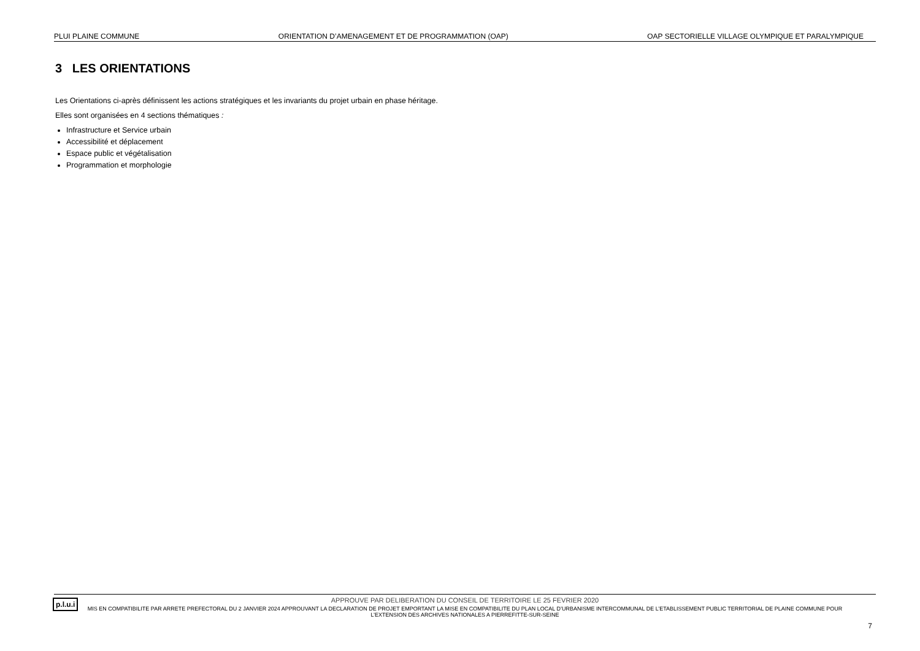PLUI PLAINE COMMUNE ORIENTATION D’AMENAGEMENT ET DE PROGRAMMATION (OAP) OAP SECTORIELLE VILLAGE OLYMPIQUE ET PARALYMPIQUE
3 LES ORIENTATIONS
Les Orientations ci-après définissent les actions stratégiques et les invariants du projet urbain en phase héritage.
Elles sont organisées en 4 sections thématiques :
Infrastructure et Service urbain
Accessibilité et déplacement
Espace public et végétalisation
Programmation et morphologie
p.l.u.i
APPROUVE PAR DELIBERATION DU CONSEIL DE TERRITOIRE LE 25 FEVRIER 2020
MIS EN COMPATIBILITE PAR ARRETE PREFECTORAL DU 2 JANVIER 2024 APPROUVANT LA DECLARATION DE PROJET EMPORTANT LA MISE EN COMPATIBILITE DU PLAN LOCAL D’URBANISME INTERCOMMUNAL DE L’ETABLISSEMENT PUBLIC TERRITORIAL DE PLAINE COMMUNE POUR
L’EXTENSION DES ARCHIVES NATIONALES A PIERREFITTE-SUR-SEINE
7